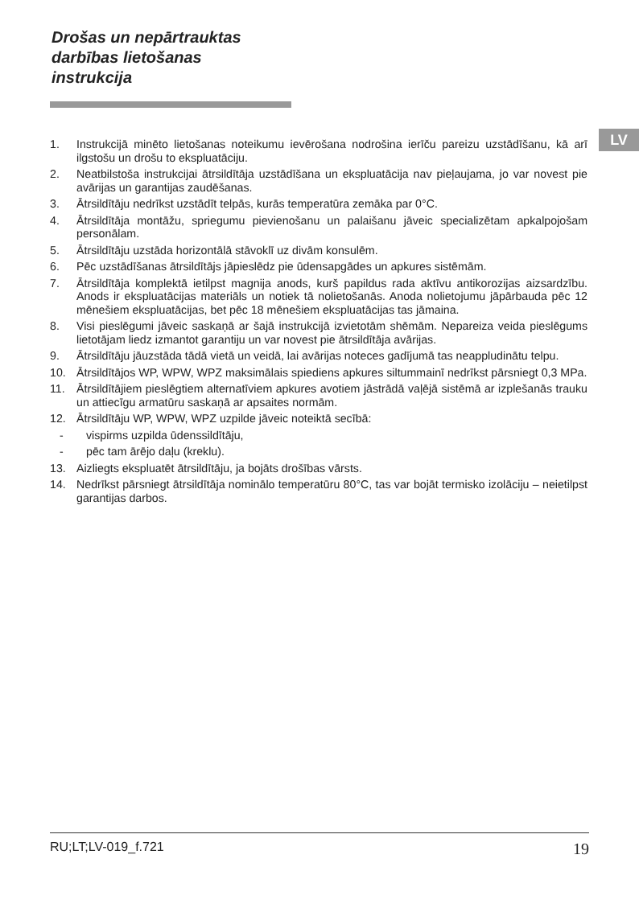Drošas un nepārtrauktas
darbības lietošanas
instrukcija
LV
1. Instrukcijā minēto lietošanas noteikumu ievērošana nodrošina ierīču pareizu uzstādīšanu, kā arī ilgstošu un drošu to ekspluatāciju.
2. Neatbilstoša instrukcijai ātrsildītāja uzstādīšana un ekspluatācija nav pieļaujama, jo var novest pie avārijas un garantijas zaudēšanas.
3. Ātrsildītāju nedrīkst uzstādīt telpās, kurās temperatūra zemāka par 0°C.
4. Ātrsildītāja montāžu, spriegumu pievienošanu un palaišanu jāveic specializētam apkalpojošam personālam.
5. Ātrsildītāju uzstāda horizontālā stāvoklī uz divām konsulēm.
6. Pēc uzstādīšanas ātrsildītājs jāpieslēdz pie ūdensapgādes un apkures sistēmām.
7. Ātrsildītāja komplektā ietilpst magnija anods, kurš papildus rada aktīvu antikorozijas aizsardzību. Anods ir ekspluatācijas materiāls un notiek tā nolietošanās. Anoda nolietojumu jāpārbauda pēc 12 mēnešiem ekspluatācijas, bet pēc 18 mēnešiem ekspluatācijas tas jāmaina.
8. Visi pieslēgumi jāveic saskaņā ar šajā instrukcijā izvietotām shēmām. Nepareiza veida pieslēgums lietotājam liedz izmantot garantiju un var novest pie ātrsildītāja avārijas.
9. Ātrsildītāju jāuzstāda tādā vietā un veidā, lai avārijas noteces gadījumā tas neappludinātu telpu.
10. Ātrsildītājos WP, WPW, WPZ maksimālais spiediens apkures siltummainī nedrīkst pārsniegt 0,3 MPa.
11. Ātrsildītājiem pieslēgtiem alternatīviem apkures avotiem jāstrādā vaļējā sistēmā ar izplešanās trauku un attiecīgu armatūru saskaņā ar apsaites normām.
12. Ātrsildītāju WP, WPW, WPZ uzpilde jāveic noteiktā secībā:
- vispirms uzpilda ūdenssildītāju,
- pēc tam ārējo daļu (kreklu).
13. Aizliegts ekspluatēt ātrsildītāju, ja bojāts drošības vārsts.
14. Nedrīkst pārsniegt ātrsildītāja nominālo temperatūru 80°C, tas var bojāt termisko izolāciju – neietilpst garantijas darbos.
RU;LT;LV-019_f.721 19